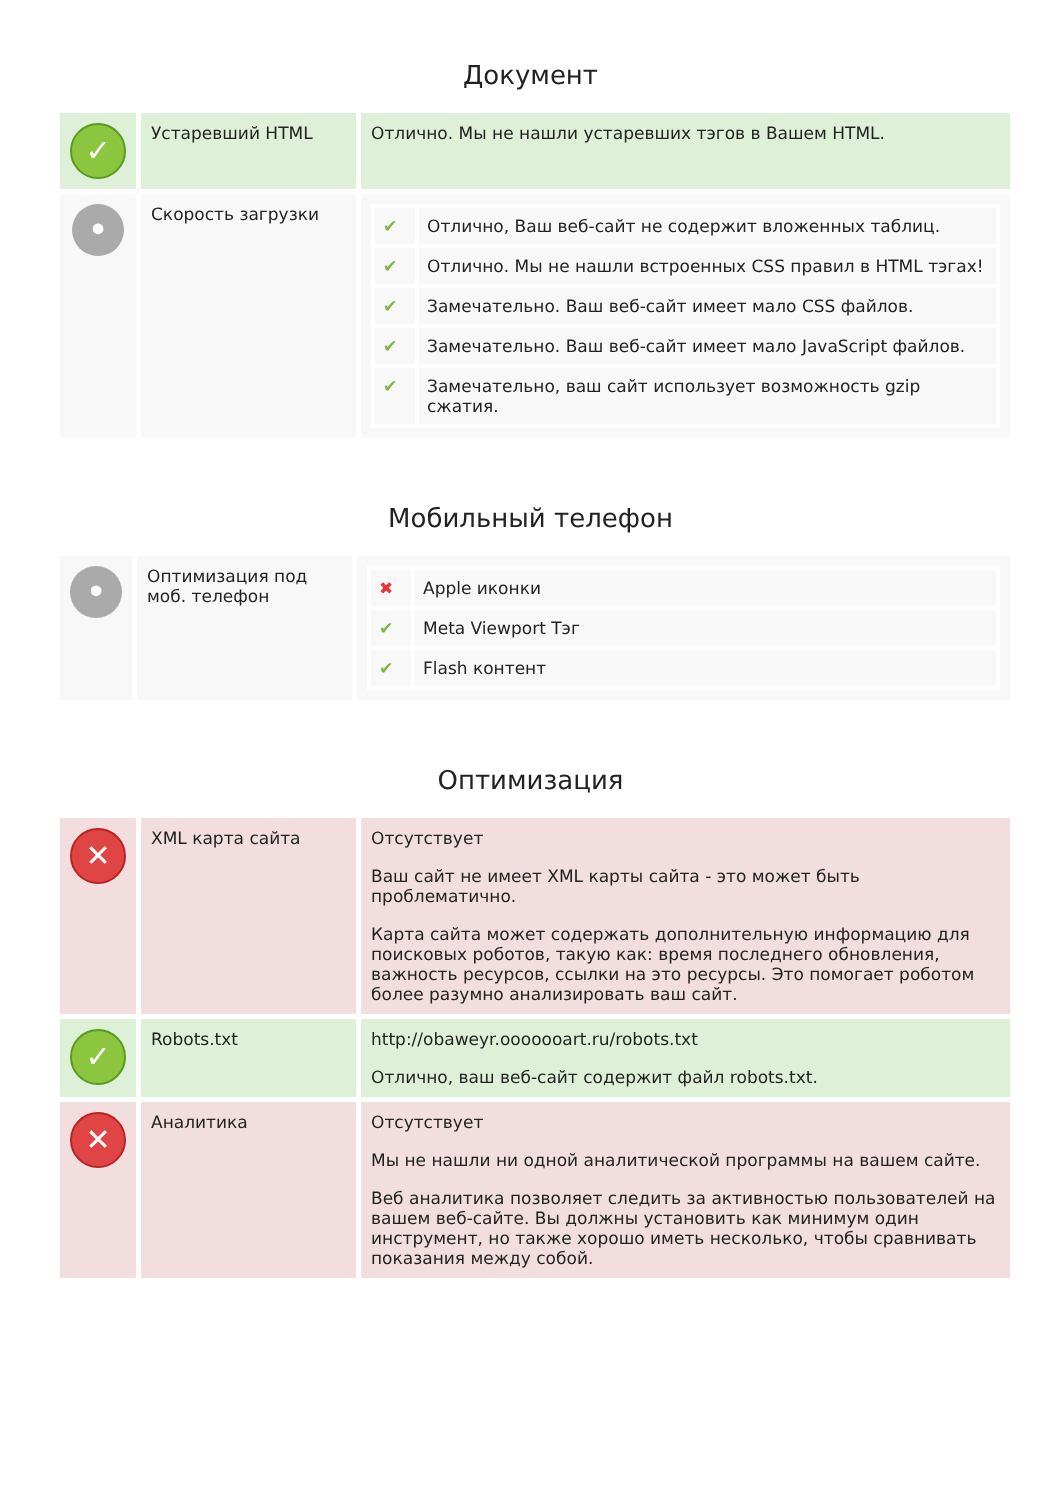Документ
| ✓ | Устаревший HTML | Отлично. Мы не нашли устаревших тэгов в Вашем HTML. |
| • | Скорость загрузки | / ✔ / Отлично, Ваш веб-сайт не содержит вложенных таблиц. / / ✔ / Отлично. Мы не нашли встроенных CSS правил в HTML тэгах! / / ✔ / Замечательно. Ваш веб-сайт имеет мало CSS файлов. / / ✔ / Замечательно. Ваш веб-сайт имеет мало JavaScript файлов. / / ✔ / Замечательно, ваш сайт использует возможность gzip сжатия. / |
Мобильный телефон
| • | Оптимизация под моб. телефон | / ✖ / Apple иконки / / ✔ / Meta Viewport Тэг / / ✔ / Flash контент / |
Оптимизация
| ✕ | XML карта сайта | Отсутствует Ваш сайт не имеет XML карты сайта - это может быть проблематично. Карта сайта может содержать дополнительную информацию для поисковых роботов, такую как: время последнего обновления, важность ресурсов, ссылки на это ресурсы. Это помогает роботом более разумно анализировать ваш сайт. |
| ✓ | Robots.txt | http://obaweyr.ooooooart.ru/robots.txt Отлично, ваш веб-сайт содержит файл robots.txt. |
| ✕ | Аналитика | Отсутствует Мы не нашли ни одной аналитической программы на вашем сайте. Веб аналитика позволяет следить за активностью пользователей на вашем веб-сайте. Вы должны установить как минимум один инструмент, но также хорошо иметь несколько, чтобы сравнивать показания между собой. |